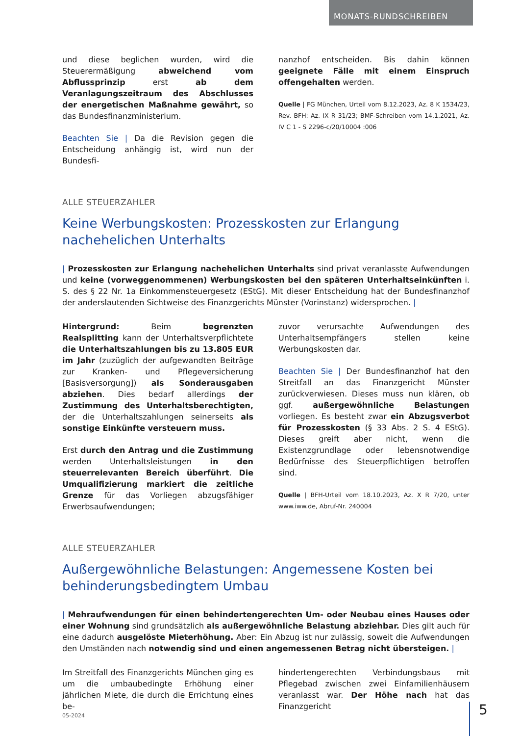MONATS-RUNDSCHREIBEN
und diese beglichen wurden, wird die Steuerermäßigung abweichend vom Abflussprinzip erst ab dem Veranlagungszeitraum des Abschlusses der energetischen Maßnahme gewährt, so das Bundesfinanzministerium.
Beachten Sie | Da die Revision gegen die Entscheidung anhängig ist, wird nun der Bundesfi-
nanzhof entscheiden. Bis dahin können geeignete Fälle mit einem Einspruch offengehalten werden.
Quelle | FG München, Urteil vom 8.12.2023, Az. 8 K 1534/23, Rev. BFH: Az. IX R 31/23; BMF-Schreiben vom 14.1.2021, Az. IV C 1 - S 2296-c/20/10004 :006
ALLE STEUERZAHLER
Keine Werbungskosten: Prozesskosten zur Erlangung nachehelichen Unterhalts
| Prozesskosten zur Erlangung nachehelichen Unterhalts sind privat veranlasste Aufwendungen und keine (vorweggenommenen) Werbungskosten bei den späteren Unterhaltseinkünften i. S. des § 22 Nr. 1a Einkommensteuergesetz (EStG). Mit dieser Entscheidung hat der Bundesfinanzhof der anderslautenden Sichtweise des Finanzgerichts Münster (Vorinstanz) widersprochen. |
Hintergrund: Beim begrenzten Realsplitting kann der Unterhaltsverpflichtete die Unterhaltszahlungen bis zu 13.805 EUR im Jahr (zuzüglich der aufgewandten Beiträge zur Kranken- und Pflegeversicherung [Basisversorgung]) als Sonderausgaben abziehen. Dies bedarf allerdings der Zustimmung des Unterhaltsberechtigten, der die Unterhaltszahlungen seinerseits als sonstige Einkünfte versteuern muss.
Erst durch den Antrag und die Zustimmung werden Unterhaltsleistungen in den steuerrelevanten Bereich überführt. Die Umqualifizierung markiert die zeitliche Grenze für das Vorliegen abzugsfähiger Erwerbsaufwendungen;
zuvor verursachte Aufwendungen des Unterhaltsempfängers stellen keine Werbungskosten dar.
Beachten Sie | Der Bundesfinanzhof hat den Streitfall an das Finanzgericht Münster zurückverwiesen. Dieses muss nun klären, ob ggf. außergewöhnliche Belastungen vorliegen. Es besteht zwar ein Abzugsverbot für Prozesskosten (§ 33 Abs. 2 S. 4 EStG). Dieses greift aber nicht, wenn die Existenzgrundlage oder lebensnotwendige Bedürfnisse des Steuerpflichtigen betroffen sind.
Quelle | BFH-Urteil vom 18.10.2023, Az. X R 7/20, unter www.iww.de, Abruf-Nr. 240004
ALLE STEUERZAHLER
Außergewöhnliche Belastungen: Angemessene Kosten bei behinderungsbedingtem Umbau
| Mehraufwendungen für einen behindertengerechten Um- oder Neubau eines Hauses oder einer Wohnung sind grundsätzlich als außergewöhnliche Belastung abziehbar. Dies gilt auch für eine dadurch ausgelöste Mieterhöhung. Aber: Ein Abzug ist nur zulässig, soweit die Aufwendungen den Umständen nach notwendig sind und einen angemessenen Betrag nicht übersteigen. |
Im Streitfall des Finanzgerichts München ging es um die umbaubedingte Erhöhung einer jährlichen Miete, die durch die Errichtung eines be-
hindertengerechten Verbindungsbaus mit Pflegebad zwischen zwei Einfamilienhäusern veranlasst war. Der Höhe nach hat das Finanzgericht
05-2024 5